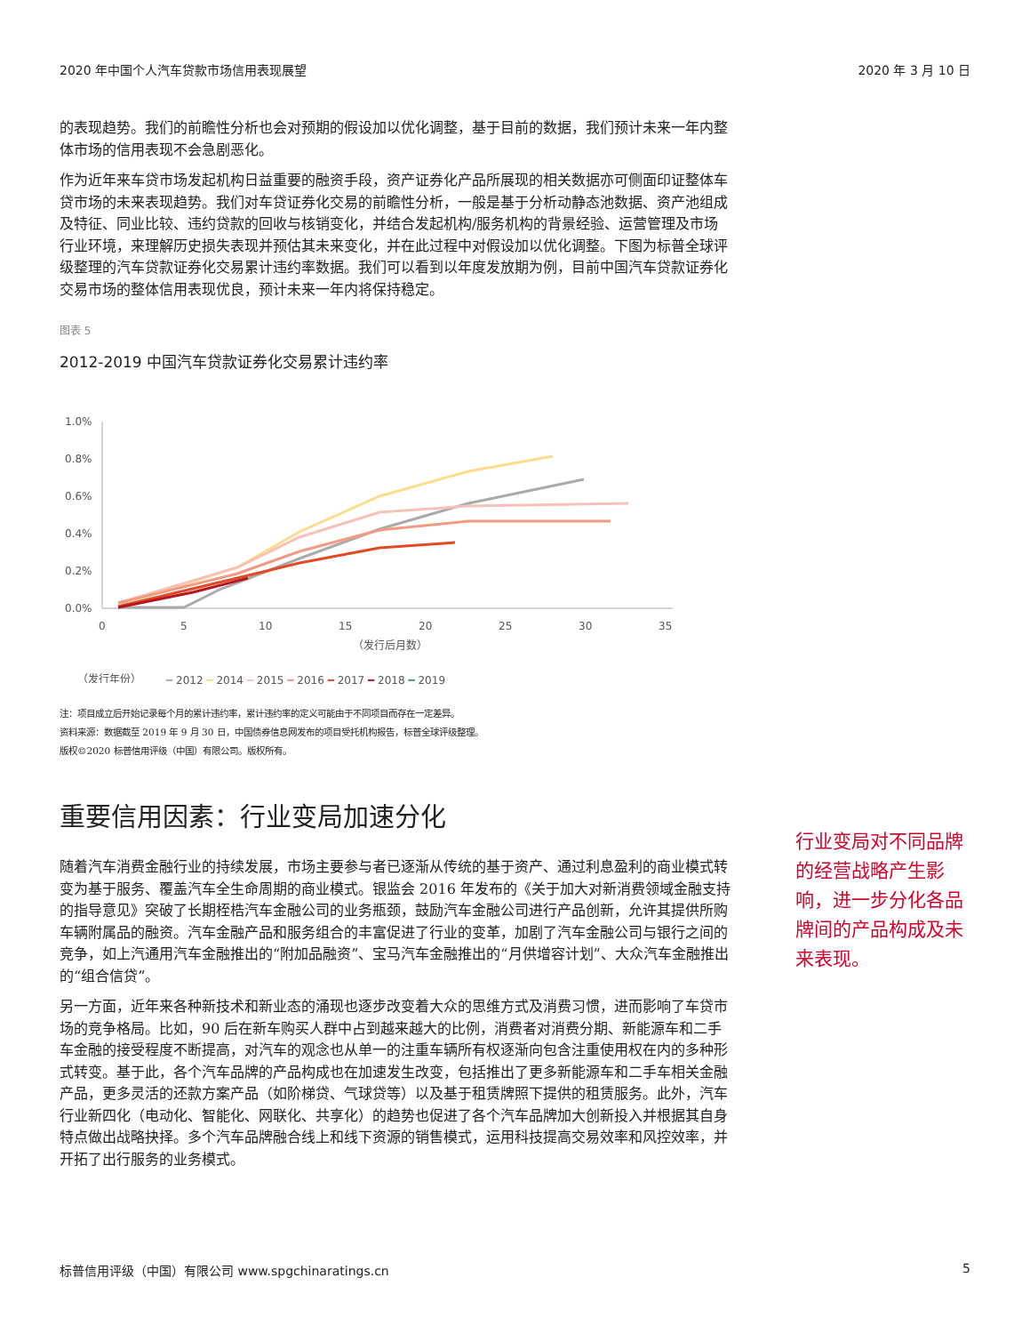2020 年中国个人汽车贷款市场信用表现展望 2020 年 3 月 10 日
的表现趋势。我们的前瞻性分析也会对预期的假设加以优化调整，基于目前的数据，我们预计未来一年内整体市场的信用表现不会急剧恶化。
作为近年来车贷市场发起机构日益重要的融资手段，资产证券化产品所展现的相关数据亦可侧面印证整体车贷市场的未来表现趋势。我们对车贷证券化交易的前瞻性分析，一般是基于分析动静态池数据、资产池组成及特征、同业比较、违约贷款的回收与核销变化，并结合发起机构/服务机构的背景经验、运营管理及市场行业环境，来理解历史损失表现并预估其未来变化，并在此过程中对假设加以优化调整。下图为标普全球评级整理的汽车贷款证券化交易累计违约率数据。我们可以看到以年度发放期为例，目前中国汽车贷款证券化交易市场的整体信用表现优良，预计未来一年内将保持稳定。
图表 5
2012-2019 中国汽车贷款证券化交易累计违约率
1.0%
0.8%
0.6%
0.4%
0.2%
0.0%
0
5
10
15
20
25
30
35
（发行后月数）
（发行年份）
━ 2012 ━ 2014 ━ 2015 ━ 2016 ━ 2017 ━ 2018 ━ 2019
注：项目成立后开始记录每个月的累计违约率，累计违约率的定义可能由于不同项目而存在一定差异。
资料来源：数据截至 2019 年 9 月 30 日，中国债券信息网发布的项目受托机构报告，标普全球评级整理。
版权©2020 标普信用评级（中国）有限公司。版权所有。
重要信用因素：行业变局加速分化
随着汽车消费金融行业的持续发展，市场主要参与者已逐渐从传统的基于资产、通过利息盈利的商业模式转变为基于服务、覆盖汽车全生命周期的商业模式。银监会 2016 年发布的《关于加大对新消费领域金融支持的指导意见》突破了长期桎梏汽车金融公司的业务瓶颈，鼓励汽车金融公司进行产品创新，允许其提供所购车辆附属品的融资。汽车金融产品和服务组合的丰富促进了行业的变革，加剧了汽车金融公司与银行之间的竞争，如上汽通用汽车金融推出的“附加品融资”、宝马汽车金融推出的“月供增容计划”、大众汽车金融推出的“组合信贷”。
另一方面，近年来各种新技术和新业态的涌现也逐步改变着大众的思维方式及消费习惯，进而影响了车贷市场的竞争格局。比如，90 后在新车购买人群中占到越来越大的比例，消费者对消费分期、新能源车和二手车金融的接受程度不断提高，对汽车的观念也从单一的注重车辆所有权逐渐向包含注重使用权在内的多种形式转变。基于此，各个汽车品牌的产品构成也在加速发生改变，包括推出了更多新能源车和二手车相关金融产品，更多灵活的还款方案产品（如阶梯贷、气球贷等）以及基于租赁牌照下提供的租赁服务。此外，汽车行业新四化（电动化、智能化、网联化、共享化）的趋势也促进了各个汽车品牌加大创新投入并根据其自身特点做出战略抉择。多个汽车品牌融合线上和线下资源的销售模式，运用科技提高交易效率和风控效率，并开拓了出行服务的业务模式。
行业变局对不同品牌的经营战略产生影响，进一步分化各品牌间的产品构成及未来表现。
标普信用评级（中国）有限公司 www.spgchinaratings.cn 5